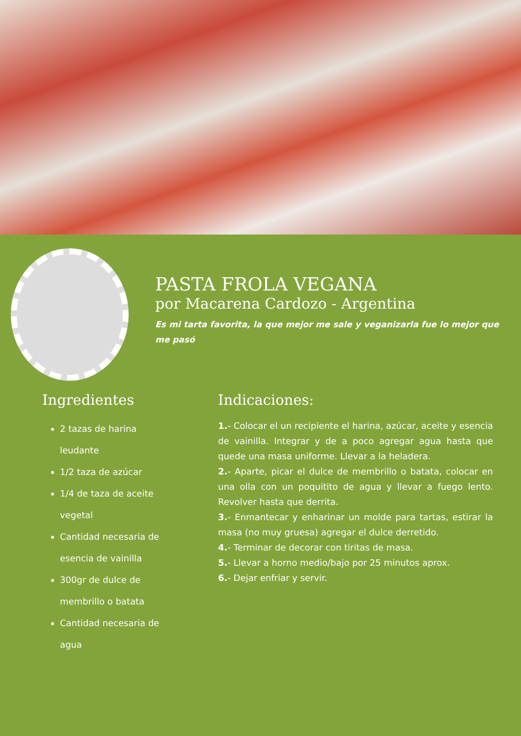PASTA FROLA VEGANA
por Macarena Cardozo - Argentina
Es mi tarta favorita, la que mejor me sale y veganizarla fue lo mejor que me pasó
Ingredientes
2 tazas de harina leudante
1/2 taza de azúcar
1/4 de taza de aceite vegetal
Cantidad necesaria de esencia de vainilla
300gr de dulce de membrillo o batata
Cantidad necesaria de agua
Indicaciones:
1.- Colocar el un recipiente el harina, azúcar, aceite y esencia de vainilla. Integrar y de a poco agregar agua hasta que quede una masa uniforme. Llevar a la heladera.
2.- Aparte, picar el dulce de membrillo o batata, colocar en una olla con un poquitito de agua y llevar a fuego lento. Revolver hasta que derrita.
3.- Enmantecar y enharinar un molde para tartas, estirar la masa (no muy gruesa) agregar el dulce derretido.
4.- Terminar de decorar con tiritas de masa.
5.- Llevar a horno medio/bajo por 25 minutos aprox.
6.- Dejar enfriar y servir.